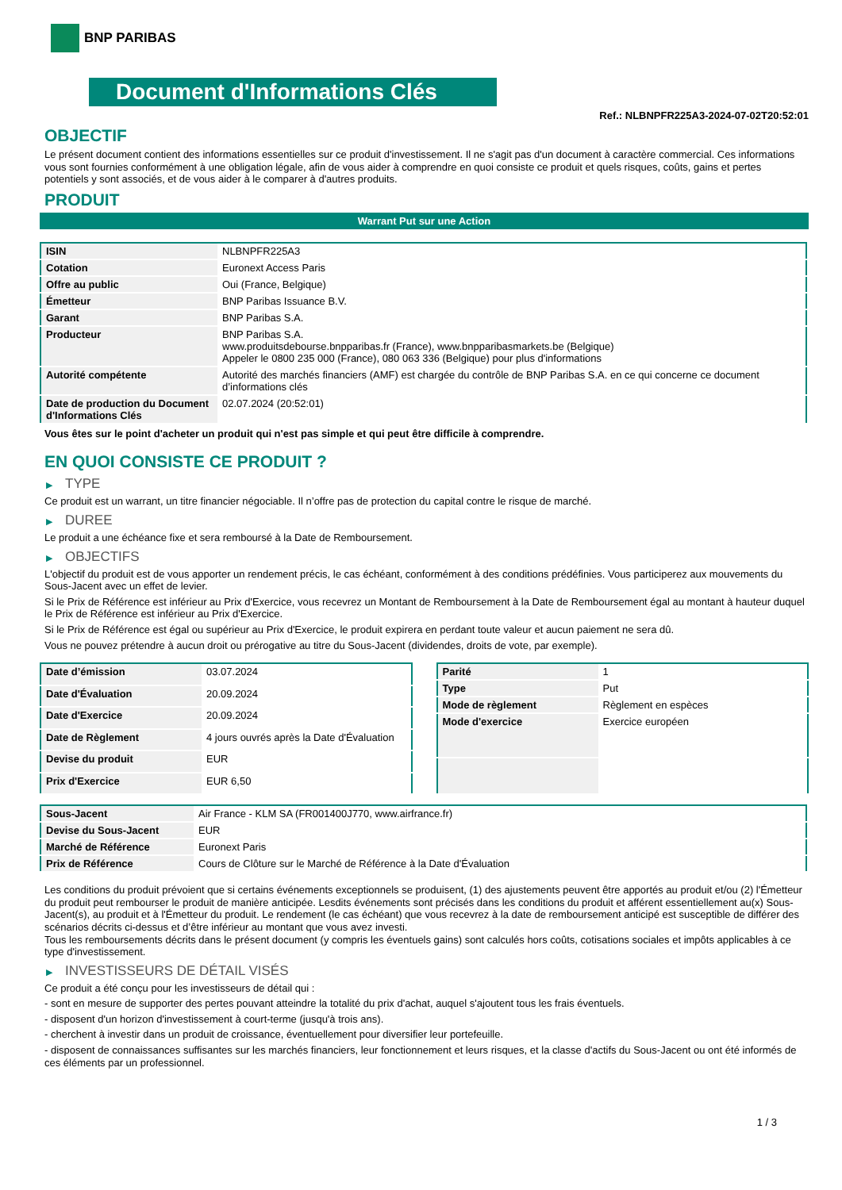BNP PARIBAS
Document d'Informations Clés
Ref.: NLBNPFR225A3-2024-07-02T20:52:01
OBJECTIF
Le présent document contient des informations essentielles sur ce produit d'investissement. Il ne s'agit pas d'un document à caractère commercial. Ces informations vous sont fournies conformément à une obligation légale, afin de vous aider à comprendre en quoi consiste ce produit et quels risques, coûts, gains et pertes potentiels y sont associés, et de vous aider à le comparer à d'autres produits.
PRODUIT
Warrant Put sur une Action
| ISIN | NLBNPFR225A3 |
| Cotation | Euronext Access Paris |
| Offre au public | Oui (France, Belgique) |
| Émetteur | BNP Paribas Issuance B.V. |
| Garant | BNP Paribas S.A. |
| Producteur | BNP Paribas S.A. www.produitsdebourse.bnpparibas.fr (France), www.bnpparibasmarkets.be (Belgique) Appeler le 0800 235 000 (France), 080 063 336 (Belgique) pour plus d'informations |
| Autorité compétente | Autorité des marchés financiers (AMF) est chargée du contrôle de BNP Paribas S.A. en ce qui concerne ce document d’informations clés |
| Date de production du Document d'Informations Clés | 02.07.2024 (20:52:01) |
Vous êtes sur le point d'acheter un produit qui n'est pas simple et qui peut être difficile à comprendre.
EN QUOI CONSISTE CE PRODUIT ?
▶ TYPE
Ce produit est un warrant, un titre financier négociable. Il n’offre pas de protection du capital contre le risque de marché.
▶ DUREE
Le produit a une échéance fixe et sera remboursé à la Date de Remboursement.
▶ OBJECTIFS
L'objectif du produit est de vous apporter un rendement précis, le cas échéant, conformément à des conditions prédéfinies. Vous participerez aux mouvements du Sous-Jacent avec un effet de levier.
Si le Prix de Référence est inférieur au Prix d'Exercice, vous recevrez un Montant de Remboursement à la Date de Remboursement égal au montant à hauteur duquel le Prix de Référence est inférieur au Prix d'Exercice.
Si le Prix de Référence est égal ou supérieur au Prix d'Exercice, le produit expirera en perdant toute valeur et aucun paiement ne sera dû.
Vous ne pouvez prétendre à aucun droit ou prérogative au titre du Sous-Jacent (dividendes, droits de vote, par exemple).
| Date d’émission | 03.07.2024 |
| Date d'Évaluation | 20.09.2024 |
| Date d'Exercice | 20.09.2024 |
| Date de Règlement | 4 jours ouvrés après la Date d'Évaluation |
| Devise du produit | EUR |
| Prix d'Exercice | EUR 6,50 |
| Parité | 1 |
| Type | Put |
| Mode de règlement | Règlement en espèces |
| Mode d'exercice | Exercice européen |
| Sous-Jacent | Air France - KLM SA (FR001400J770, www.airfrance.fr) |
| Devise du Sous-Jacent | EUR |
| Marché de Référence | Euronext Paris |
| Prix de Référence | Cours de Clôture sur le Marché de Référence à la Date d'Évaluation |
Les conditions du produit prévoient que si certains événements exceptionnels se produisent, (1) des ajustements peuvent être apportés au produit et/ou (2) l'Émetteur du produit peut rembourser le produit de manière anticipée. Lesdits événements sont précisés dans les conditions du produit et afférent essentiellement au(x) Sous-Jacent(s), au produit et à l'Émetteur du produit. Le rendement (le cas échéant) que vous recevrez à la date de remboursement anticipé est susceptible de différer des scénarios décrits ci-dessus et d’être inférieur au montant que vous avez investi.
Tous les remboursements décrits dans le présent document (y compris les éventuels gains) sont calculés hors coûts, cotisations sociales et impôts applicables à ce type d'investissement.
▶ INVESTISSEURS DE DÉTAIL VISÉS
Ce produit a été conçu pour les investisseurs de détail qui :
- sont en mesure de supporter des pertes pouvant atteindre la totalité du prix d'achat, auquel s'ajoutent tous les frais éventuels.
- disposent d'un horizon d'investissement à court-terme (jusqu'à trois ans).
- cherchent à investir dans un produit de croissance, éventuellement pour diversifier leur portefeuille.
- disposent de connaissances suffisantes sur les marchés financiers, leur fonctionnement et leurs risques, et la classe d'actifs du Sous-Jacent ou ont été informés de ces éléments par un professionnel.
1 / 3